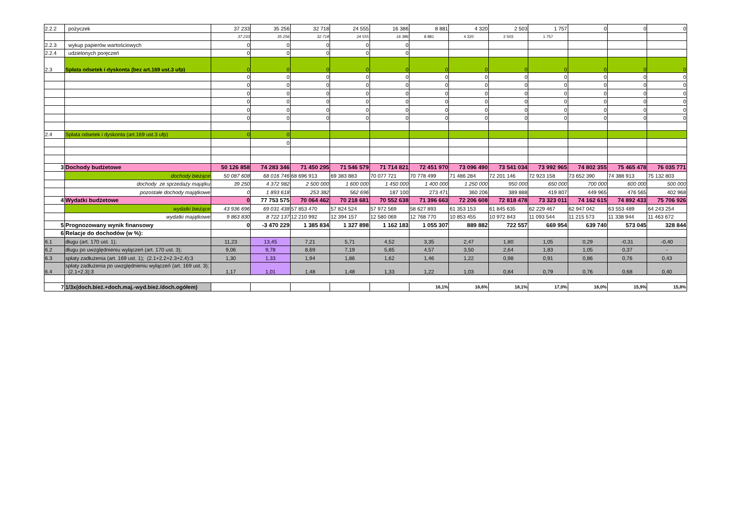| 2.2.2 | pożyczek | 37 233 | 35 256 | 32 718 | 24 555 | 16 386 | 8 881 | 4 320 | 2 503 | 1 757 | 0 | 0 | 0 |
| | | 37 233 | 35 256 | 32 718 | 24 555 | 16 386 | 8 881 | 4 320 | 2 503 | 1 757 | | | |
| 2.2.3 | wykup papierów wartościowych | 0 | 0 | 0 | 0 | 0 | | | | | | | |
| 2.2.4 | udzielonych poręczeń | 0 | 0 | 0 | 0 | 0 | | | | | | | |
| 2.3 | Spłata odsetek i dyskonta (bez art.169 ust.3 ufp) | 0 | 0 | 0 | 0 | 0 | 0 | 0 | 0 | 0 | 0 | 0 | 0 |
| | | 0 | 0 | 0 | 0 | 0 | 0 | 0 | 0 | 0 | 0 | 0 | 0 |
| | | 0 | 0 | 0 | 0 | 0 | 0 | 0 | 0 | 0 | 0 | 0 | 0 |
| | | 0 | 0 | 0 | 0 | 0 | 0 | 0 | 0 | 0 | 0 | 0 | 0 |
| | | 0 | 0 | 0 | 0 | 0 | 0 | 0 | 0 | 0 | 0 | 0 | 0 |
| | | 0 | 0 | 0 | 0 | 0 | 0 | 0 | 0 | 0 | 0 | 0 | 0 |
| | | 0 | 0 | 0 | 0 | 0 | 0 | 0 | 0 | 0 | 0 | 0 | 0 |
| 2.4 | Spłata odsetek i dyskonta (art.169 ust.3 ufp) | 0 | 0 | | | | | | | | | | |
| | | | 0 | | | | | | | | | | |
| 3 | Dochody budżetowe | 50 126 858 | 74 283 346 | 71 450 295 | 71 546 579 | 71 714 821 | 72 451 970 | 73 096 490 | 73 541 034 | 73 992 965 | 74 802 355 | 75 465 478 | 76 035 771 |
| | dochody bieżące | 50 087 608 | 68 016 746 | 68 696 913 | 69 383 883 | 70 077 721 | 70 778 499 | 71 486 284 | 72 201 146 | 72 923 158 | 73 652 390 | 74 388 913 | 75 132 803 |
| | dochody ze sprzedaży majątku | 39 250 | 4 372 982 | 2 500 000 | 1 600 000 | 1 450 000 | 1 400 000 | 1 250 000 | 950 000 | 650 000 | 700 000 | 600 000 | 500 000 |
| | pozostałe dochody majątkowe | 0 | 1 893 618 | 253 382 | 562 696 | 187 100 | 273 471 | 360 206 | 389 888 | 419 807 | 449 965 | 476 565 | 402 968 |
| 4 | Wydatki budżetowe | 0 | 77 753 575 | 70 064 462 | 70 218 681 | 70 552 638 | 71 396 663 | 72 206 608 | 72 818 478 | 73 323 011 | 74 162 615 | 74 892 433 | 75 706 926 |
| | wydatki bieżące | 43 936 696 | 69 031 438 | 57 853 470 | 57 824 524 | 57 972 569 | 58 627 893 | 61 353 153 | 61 845 635 | 62 229 467 | 62 947 042 | 63 553 489 | 64 243 254 |
| | wydatki majątkowe | 9 863 830 | 8 722 137 | 12 210 992 | 12 394 157 | 12 580 069 | 12 768 770 | 10 853 455 | 10 972 843 | 11 093 544 | 11 215 573 | 11 338 944 | 11 463 672 |
| 5 | Prognozowany wynik finansowy | 0 | -3 470 229 | 1 385 834 | 1 327 898 | 1 162 183 | 1 055 307 | 889 882 | 722 557 | 669 954 | 639 740 | 573 045 | 328 844 |
| 6 | Relacje do dochodów (w %): | | | | | | | | | | | | |
| 6.1 | długu (art. 170 ust. 1); | 11,23 | 13,45 | 7,21 | 5,71 | 4,52 | 3,35 | 2,47 | 1,80 | 1,05 | 0,29 | -0,31 | -0,40 |
| 6.2 | długu po uwzględnieniu wyłączeń (art. 170 ust. 3); | 9,06 | 9,78 | 8,69 | 7,19 | 5,85 | 4,57 | 3,50 | 2,64 | 1,83 | 1,05 | 0,37 | - |
| 6.3 | spłaty zadłużenia (art. 169 ust. 1); (2.1+2.2+2.3+2.4):3 | 1,30 | 1,33 | 1,94 | 1,86 | 1,62 | 1,46 | 1,22 | 0,98 | 0,91 | 0,86 | 0,76 | 0,43 |
| 6.4 | spłaty zadłużenia po uwzględnieniu wyłączeń (art. 169 ust. 3); (2.1+2.3):3 | 1,17 | 1,01 | 1,48 | 1,48 | 1,33 | 1,22 | 1,03 | 0,84 | 0,79 | 0,76 | 0,68 | 0,40 |
| 7 | 1/3x(doch.bież.+doch.maj.-wyd.bież./doch.ogółem) | | | | | | 16,1% | 16,6% | 18,1% | 17,0% | 16,0% | 15,9% | 15,8% |